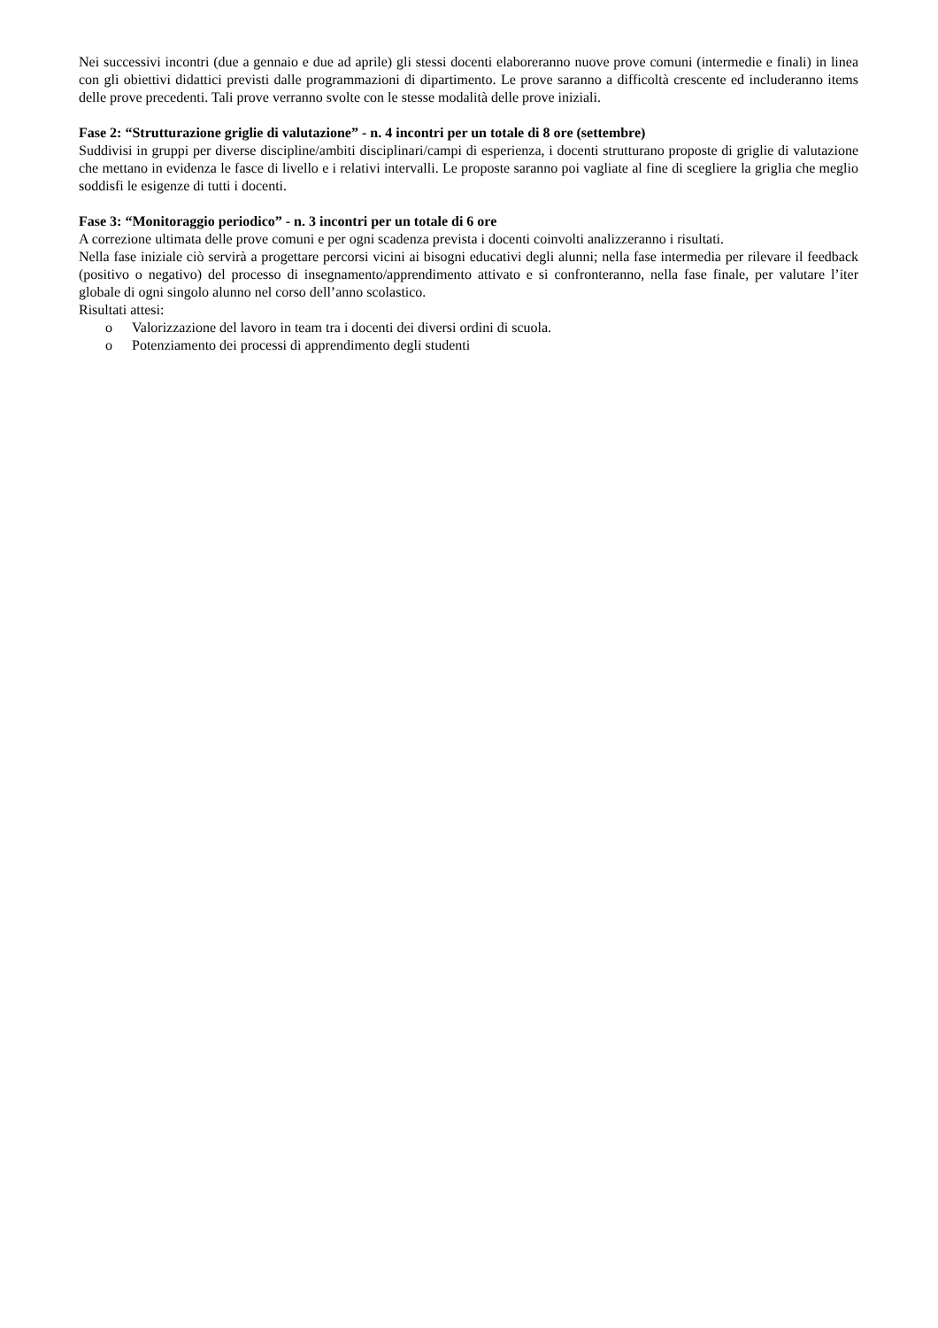Nei successivi incontri (due a gennaio e due ad aprile) gli stessi docenti elaboreranno nuove prove comuni (intermedie e finali) in linea con gli obiettivi didattici previsti dalle programmazioni di dipartimento. Le prove saranno a difficoltà crescente ed includeranno items delle prove precedenti. Tali prove verranno svolte con le stesse modalità delle prove iniziali.
Fase 2: “Strutturazione griglie di valutazione” - n. 4 incontri per un totale di 8 ore (settembre)
Suddivisi in gruppi per diverse discipline/ambiti disciplinari/campi di esperienza, i docenti strutturano proposte di griglie di valutazione che mettano in evidenza le fasce di livello e i relativi intervalli. Le proposte saranno poi vagliate al fine di scegliere la griglia che meglio soddisfi le esigenze di tutti i docenti.
Fase 3: “Monitoraggio periodico” - n. 3 incontri per un totale di 6 ore
A correzione ultimata delle prove comuni e per ogni scadenza prevista i docenti coinvolti analizzeranno i risultati.
Nella fase iniziale ciò servirà a progettare percorsi vicini ai bisogni educativi degli alunni; nella fase intermedia per rilevare il feedback (positivo o negativo) del processo di insegnamento/apprendimento attivato e si confronteranno, nella fase finale, per valutare l’iter globale di ogni singolo alunno nel corso dell’anno scolastico.
Risultati attesi:
o Valorizzazione del lavoro in team tra i docenti dei diversi ordini di scuola.
o Potenziamento dei processi di apprendimento degli studenti